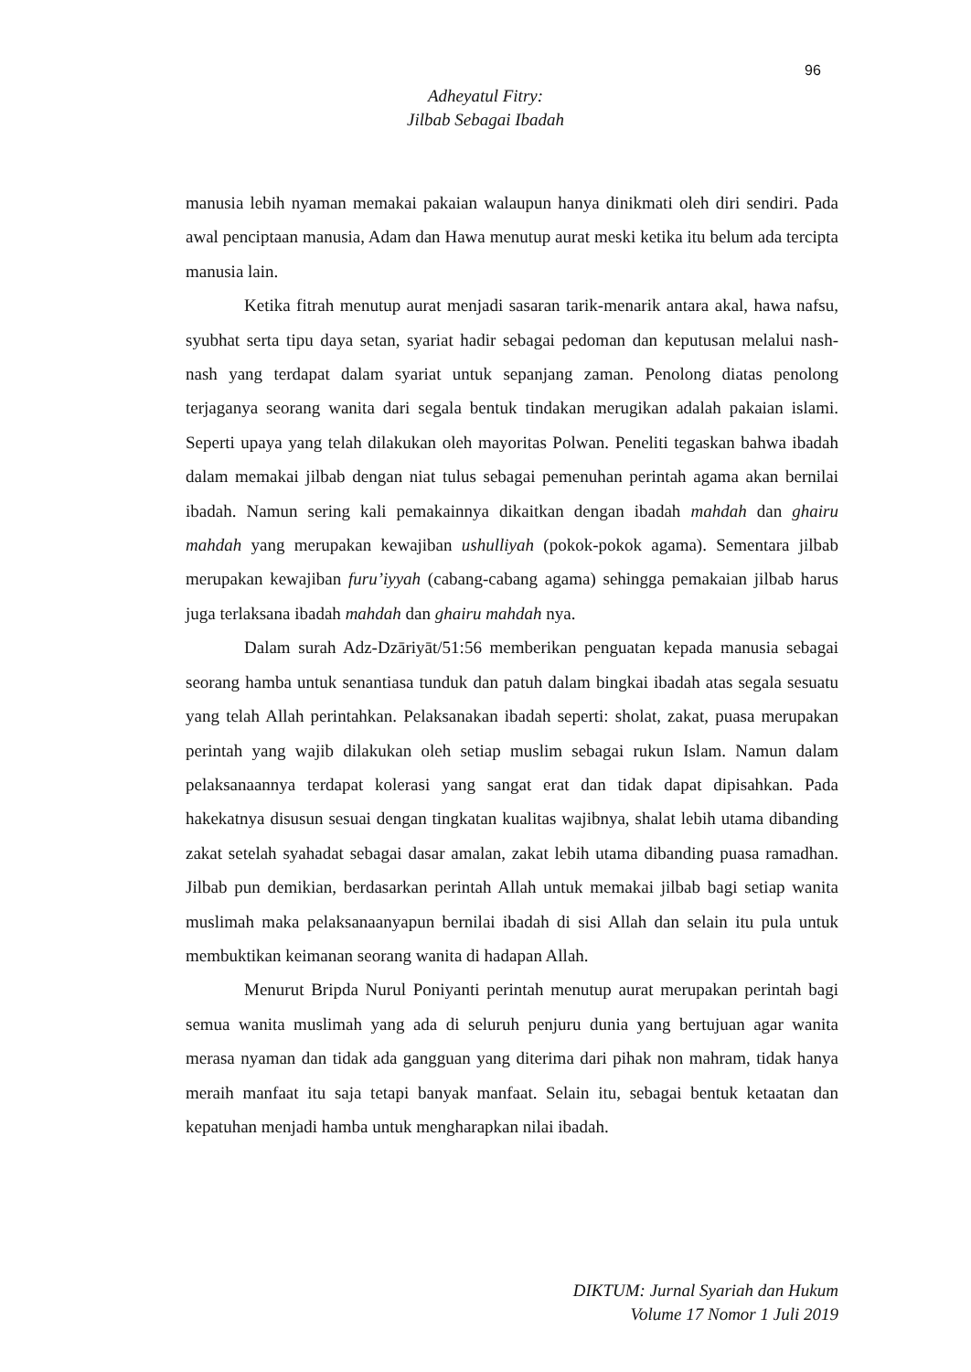96
Adheyatul Fitry:
Jilbab Sebagai Ibadah
manusia lebih nyaman memakai pakaian walaupun hanya dinikmati oleh diri sendiri. Pada awal penciptaan manusia, Adam dan Hawa menutup aurat meski ketika itu belum ada tercipta manusia lain.
Ketika fitrah menutup aurat menjadi sasaran tarik-menarik antara akal, hawa nafsu, syubhat serta tipu daya setan, syariat hadir sebagai pedoman dan keputusan melalui nash-nash yang terdapat dalam syariat untuk sepanjang zaman. Penolong diatas penolong terjaganya seorang wanita dari segala bentuk tindakan merugikan adalah pakaian islami. Seperti upaya yang telah dilakukan oleh mayoritas Polwan. Peneliti tegaskan bahwa ibadah dalam memakai jilbab dengan niat tulus sebagai pemenuhan perintah agama akan bernilai ibadah. Namun sering kali pemakainnya dikaitkan dengan ibadah mahdah dan ghairu mahdah yang merupakan kewajiban ushulliyah (pokok-pokok agama). Sementara jilbab merupakan kewajiban furu’iyyah (cabang-cabang agama) sehingga pemakaian jilbab harus juga terlaksana ibadah mahdah dan ghairu mahdah nya.
Dalam surah Adz-Dzāriyāt/51:56 memberikan penguatan kepada manusia sebagai seorang hamba untuk senantiasa tunduk dan patuh dalam bingkai ibadah atas segala sesuatu yang telah Allah perintahkan. Pelaksanakan ibadah seperti: sholat, zakat, puasa merupakan perintah yang wajib dilakukan oleh setiap muslim sebagai rukun Islam. Namun dalam pelaksanaannya terdapat kolerasi yang sangat erat dan tidak dapat dipisahkan. Pada hakekatnya disusun sesuai dengan tingkatan kualitas wajibnya, shalat lebih utama dibanding zakat setelah syahadat sebagai dasar amalan, zakat lebih utama dibanding puasa ramadhan. Jilbab pun demikian, berdasarkan perintah Allah untuk memakai jilbab bagi setiap wanita muslimah maka pelaksanaanyapun bernilai ibadah di sisi Allah dan selain itu pula untuk membuktikan keimanan seorang wanita di hadapan Allah.
Menurut Bripda Nurul Poniyanti perintah menutup aurat merupakan perintah bagi semua wanita muslimah yang ada di seluruh penjuru dunia yang bertujuan agar wanita merasa nyaman dan tidak ada gangguan yang diterima dari pihak non mahram, tidak hanya meraih manfaat itu saja tetapi banyak manfaat. Selain itu, sebagai bentuk ketaatan dan kepatuhan menjadi hamba untuk mengharapkan nilai ibadah.
DIKTUM: Jurnal Syariah dan Hukum
Volume 17 Nomor 1 Juli 2019